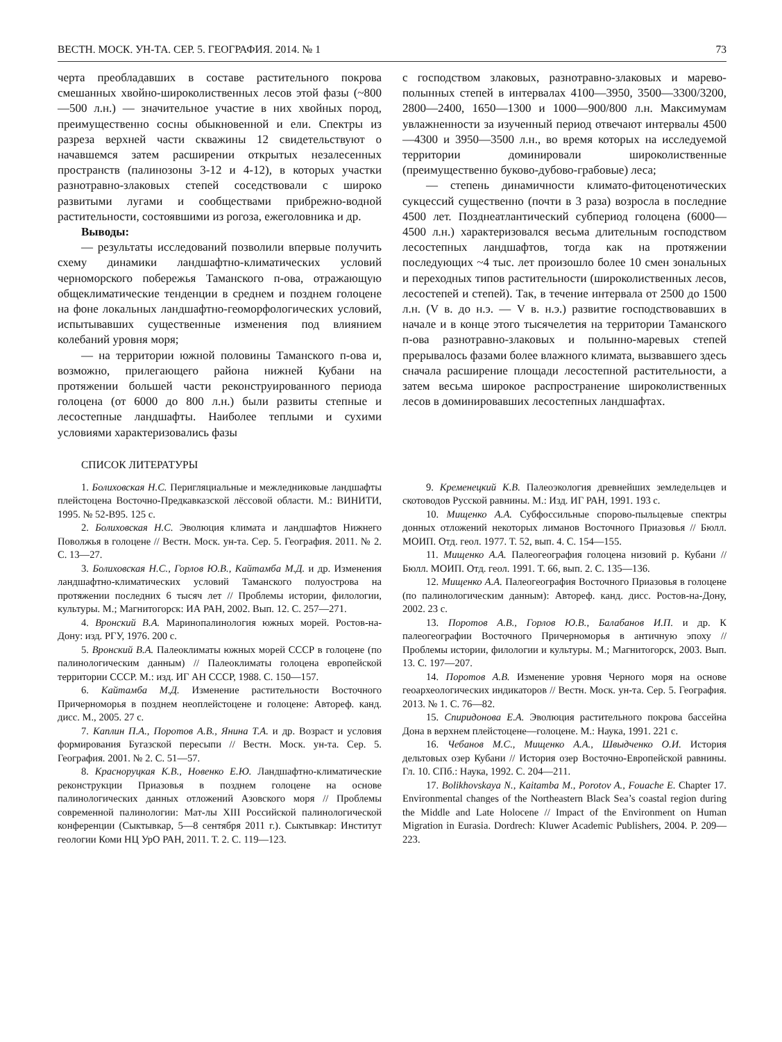ВЕСТН. МОСК. УН-ТА. СЕР. 5. ГЕОГРАФИЯ. 2014. № 1 73
черта преобладавших в составе растительного покрова смешанных хвойно-широколиственных лесов этой фазы (~800—500 л.н.) — значительное участие в них хвойных пород, преимущественно сосны обыкновенной и ели. Спектры из разреза верхней части скважины 12 свидетельствуют о начавшемся затем расширении открытых незалесенных пространств (палинозоны 3-12 и 4-12), в которых участки разнотравно-злаковых степей соседствовали с широко развитыми лугами и сообществами прибрежно-водной растительности, состоявшими из рогоза, ежеголовника и др.
Выводы:
— результаты исследований позволили впервые получить схему динамики ландшафтно-климатических условий черноморского побережья Таманского п-ова, отражающую общеклиматические тенденции в среднем и позднем голоцене на фоне локальных ландшафтно-геоморфологических условий, испытывавших существенные изменения под влиянием колебаний уровня моря;
— на территории южной половины Таманского п-ова и, возможно, прилегающего района нижней Кубани на протяжении большей части реконструированного периода голоцена (от 6000 до 800 л.н.) были развиты степные и лесостепные ландшафты. Наиболее теплыми и сухими условиями характеризовались фазы
с господством злаковых, разнотравно-злаковых и марево-полынных степей в интервалах 4100—3950, 3500—3300/3200, 2800—2400, 1650—1300 и 1000—900/800 л.н. Максимумам увлажненности за изученный период отвечают интервалы 4500—4300 и 3950—3500 л.н., во время которых на исследуемой территории доминировали широколиственные (преимущественно буково-дубово-грабовые) леса;
— степень динамичности климато-фитоценотических сукцессий существенно (почти в 3 раза) возросла в последние 4500 лет. Позднеатлантический субпериод голоцена (6000—4500 л.н.) характеризовался весьма длительным господством лесостепных ландшафтов, тогда как на протяжении последующих ~4 тыс. лет произошло более 10 смен зональных и переходных типов растительности (широколиственных лесов, лесостепей и степей). Так, в течение интервала от 2500 до 1500 л.н. (V в. до н.э. — V в. н.э.) развитие господствовавших в начале и в конце этого тысячелетия на территории Таманского п-ова разнотравно-злаковых и полынно-маревых степей прерывалось фазами более влажного климата, вызвавшего здесь сначала расширение площади лесостепной растительности, а затем весьма широкое распространение широколиственных лесов в доминировавших лесостепных ландшафтах.
СПИСОК ЛИТЕРАТУРЫ
1. Болиховская Н.С. Перигляциальные и межледниковые ландшафты плейстоцена Восточно-Предкавказской лёссовой области. М.: ВИНИТИ, 1995. № 52-В95. 125 с.
2. Болиховская Н.С. Эволюция климата и ландшафтов Нижнего Поволжья в голоцене // Вестн. Моск. ун-та. Сер. 5. География. 2011. № 2. С. 13—27.
3. Болиховская Н.С., Горлов Ю.В., Кайтамба М.Д. и др. Изменения ландшафтно-климатических условий Таманского полуострова на протяжении последних 6 тысяч лет // Проблемы истории, филологии, культуры. М.; Магнитогорск: ИА РАН, 2002. Вып. 12. С. 257—271.
4. Вронский В.А. Маринопалинология южных морей. Ростов-на-Дону: изд. РГУ, 1976. 200 с.
5. Вронский В.А. Палеоклиматы южных морей СССР в голоцене (по палинологическим данным) // Палеоклиматы голоцена европейской территории СССР. М.: изд. ИГ АН СССР, 1988. С. 150—157.
6. Кайтамба М.Д. Изменение растительности Восточного Причерноморья в позднем неоплейстоцене и голоцене: Автореф. канд. дисс. М., 2005. 27 с.
7. Каплин П.А., Поротов А.В., Янина Т.А. и др. Возраст и условия формирования Бугазской пересыпи // Вестн. Моск. ун-та. Сер. 5. География. 2001. № 2. С. 51—57.
8. Красноруцкая К.В., Новенко Е.Ю. Ландшафтно-климатические реконструкции Приазовья в позднем голоцене на основе палинологических данных отложений Азовского моря // Проблемы современной палинологии: Мат-лы XIII Российской палинологической конференции (Сыктывкар, 5—8 сентября 2011 г.). Сыктывкар: Институт геологии Коми НЦ УрО РАН, 2011. Т. 2. С. 119—123.
9. Кременецкий К.В. Палеоэкология древнейших земледельцев и скотоводов Русской равнины. М.: Изд. ИГ РАН, 1991. 193 с.
10. Мищенко А.А. Субфоссильные спорово-пыльцевые спектры донных отложений некоторых лиманов Восточного Приазовья // Бюлл. МОИП. Отд. геол. 1977. Т. 52, вып. 4. С. 154—155.
11. Мищенко А.А. Палеогеография голоцена низовий р. Кубани // Бюлл. МОИП. Отд. геол. 1991. Т. 66, вып. 2. С. 135—136.
12. Мищенко А.А. Палеогеография Восточного Приазовья в голоцене (по палинологическим данным): Автореф. канд. дисс. Ростов-на-Дону, 2002. 23 с.
13. Поротов А.В., Горлов Ю.В., Балабанов И.П. и др. К палеогеографии Восточного Причерноморья в античную эпоху // Проблемы истории, филологии и культуры. М.; Магнитогорск, 2003. Вып. 13. С. 197—207.
14. Поротов А.В. Изменение уровня Черного моря на основе геоархеологических индикаторов // Вестн. Моск. ун-та. Сер. 5. География. 2013. № 1. С. 76—82.
15. Спиридонова Е.А. Эволюция растительного покрова бассейна Дона в верхнем плейстоцене—голоцене. М.: Наука, 1991. 221 с.
16. Чебанов М.С., Мищенко А.А., Швыдченко О.И. История дельтовых озер Кубани // История озер Восточно-Европейской равнины. Гл. 10. СПб.: Наука, 1992. С. 204—211.
17. Bolikhovskaya N., Kaitamba M., Porotov A., Fouache E. Chapter 17. Environmental changes of the Northeastern Black Sea’s coastal region during the Middle and Late Holocene // Impact of the Environment on Human Migration in Eurasia. Dordrech: Kluwer Academic Publishers, 2004. P. 209—223.